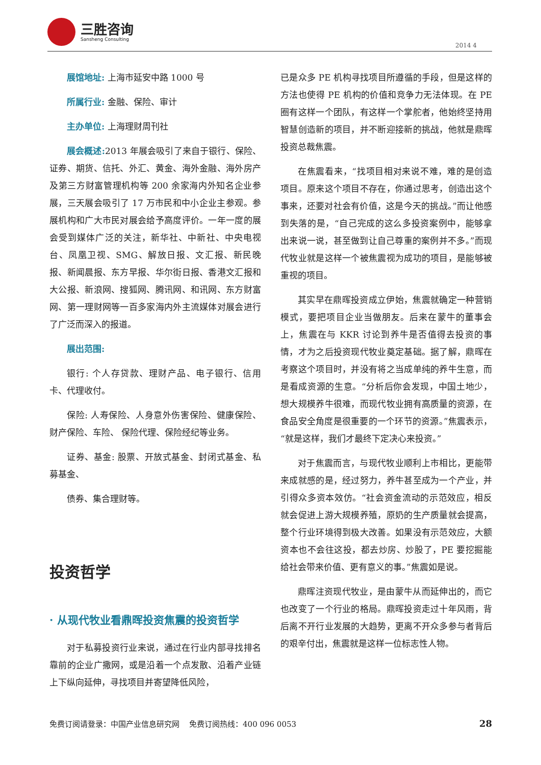三胜咨询
Sansheng Consulting
2014 4
展馆地址: 上海市延安中路 1000 号
所属行业: 金融、保险、审计
主办单位: 上海理财周刊社
展会概述: 2013 年展会吸引了来自于银行、保险、证券、期货、信托、外汇、黄金、海外金融、海外房产及第三方财富管理机构等 200 余家海内外知名企业参展，三天展会吸引了 17 万市民和中小企业主参观。参展机构和广大市民对展会给予高度评价。一年一度的展会受到媒体广泛的关注，新华社、中新社、中央电视台、凤凰卫视、SMG、解放日报、文汇报、新民晚报、新闻晨报、东方早报、华尔街日报、香港文汇报和大公报、新浪网、搜狐网、腾讯网、和讯网、东方财富网、第一理财网等一百多家海内外主流媒体对展会进行了广泛而深入的报道。
展出范围:
银行: 个人存贷款、理财产品、电子银行、信用卡、代理收付。
保险: 人寿保险、人身意外伤害保险、健康保险、财产保险、车险、 保险代理、保险经纪等业务。
证券、基金: 股票、开放式基金、封闭式基金、私募基金、
债券、集合理财等。
投资哲学
· 从现代牧业看鼎晖投资焦震的投资哲学
对于私募投资行业来说，通过在行业内部寻找排名靠前的企业广撒网，或是沿着一个点发散、沿着产业链上下纵向延伸，寻找项目并寄望降低风险，
已是众多 PE 机构寻找项目所遵循的手段，但是这样的方法也使得 PE 机构的价值和竞争力无法体现。在 PE 圈有这样一个团队，有这样一个掌舵者，他始终坚持用智慧创造新的项目，并不断迎接新的挑战，他就是鼎晖投资总裁焦震。
在焦震看来，“找项目相对来说不难，难的是创造项目。原来这个项目不存在，你通过思考，创造出这个事来，还要对社会有价值，这是今天的挑战。”而让他感到失落的是，“自己完成的这么多投资案例中，能够拿出来说一说，甚至做到让自己尊重的案例并不多。”而现代牧业就是这样一个被焦震视为成功的项目，是能够被重视的项目。
其实早在鼎晖投资成立伊始，焦震就确定一种营销模式，要把项目企业当做朋友。后来在蒙牛的董事会上，焦震在与 KKR 讨论到养牛是否值得去投资的事情，才为之后投资现代牧业奠定基础。据了解，鼎晖在考察这个项目时，并没有将之当成单纯的养牛生意，而是看成资源的生意。“分析后你会发现，中国土地少，想大规模养牛很难，而现代牧业拥有高质量的资源，在食品安全角度是很重要的一个环节的资源。”焦震表示，“就是这样，我们才最终下定决心来投资。”
对于焦震而言，与现代牧业顺利上市相比，更能带来成就感的是，经过努力，养牛甚至成为一个产业，并引得众多资本效仿。“社会资金流动的示范效应，相反就会促进上游大规模养殖，原奶的生产质量就会提高，整个行业环境得到极大改善。如果没有示范效应，大额资本也不会往这投，都去炒房、炒股了，PE 要挖掘能给社会带来价值、更有意义的事。”焦震如是说。
鼎晖注资现代牧业，是由蒙牛从而延伸出的，而它也改变了一个行业的格局。鼎晖投资走过十年风雨，背后离不开行业发展的大趋势，更离不开众多参与者背后的艰辛付出，焦震就是这样一位标志性人物。
免费订阅请登录：中国产业信息研究网 免费订阅热线：400 096 0053 28